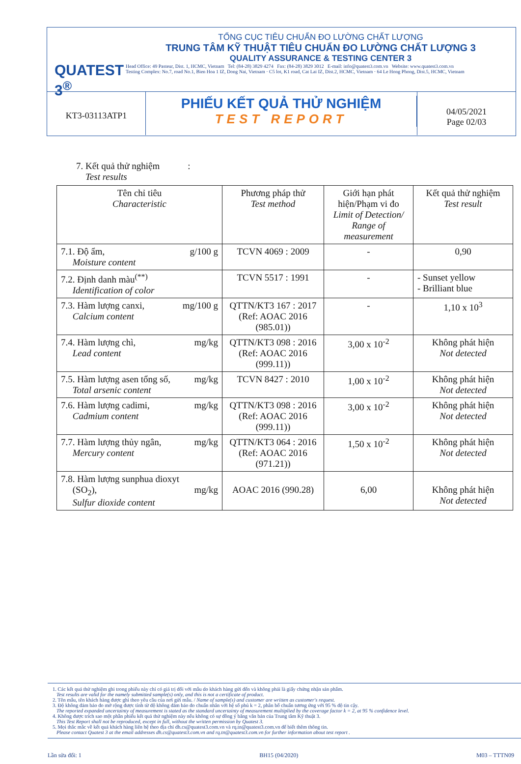QUATEST 3<sup>®</sup>
TỔNG CỤC TIÊU CHUẨN ĐO LƯỜNG CHẤT LƯỢNG
TRUNG TÂM KỸ THUẬT TIÊU CHUẨN ĐO LƯỜNG CHẤT LƯỢNG 3
QUALITY ASSURANCE & TESTING CENTER 3
Head Office: 49 Pasteur, Dist. 1, HCMC, Vietnam Tel: (84-28) 3829 4274 Fax: (84-28) 3829 3012 E-mail: info@quatest3.com.vn Website: www.quatest3.com.vn
Testing Complex: No.7, road No.1, Bien Hoa 1 IZ, Dong Nai, Vietnam · C5 lot, K1 road, Cat Lai IZ, Dist.2, HCMC, Vietnam · 64 Le Hong Phong, Dist.5, HCMC, Vietnam
KT3-03113ATP1
PHIẾU KẾT QUẢ THỬ NGHIỆM
TEST REPORT
04/05/2021
Page 02/03
7. Kết quả thử nghiệm :
Test results
| Tên chỉ tiêu Characteristic | Phương pháp thử Test method | Giới hạn phát hiện/Phạm vi đo Limit of Detection/ Range of measurement | Kết quả thử nghiệm Test result |
| --- | --- | --- | --- |
| 7.1. Độ ẩm, g/100 g Moisture content | TCVN 4069 : 2009 | - | 0,90 |
| 7.2. Định danh màu<sup>(**)</sup> Identification of color | TCVN 5517 : 1991 | - | - Sunset yellow - Brilliant blue |
| 7.3. Hàm lượng canxi, mg/100 g Calcium content | QTTN/KT3 167 : 2017 (Ref: AOAC 2016 (985.01)) | - | 1,10 x 10<sup>3</sup> |
| 7.4. Hàm lượng chì, mg/kg Lead content | QTTN/KT3 098 : 2016 (Ref: AOAC 2016 (999.11)) | 3,00 x 10<sup>-2</sup> | Không phát hiện Not detected |
| 7.5. Hàm lượng asen tổng số, mg/kg Total arsenic content | TCVN 8427 : 2010 | 1,00 x 10<sup>-2</sup> | Không phát hiện Not detected |
| 7.6. Hàm lượng cadimi, mg/kg Cadmium content | QTTN/KT3 098 : 2016 (Ref: AOAC 2016 (999.11)) | 3,00 x 10<sup>-2</sup> | Không phát hiện Not detected |
| 7.7. Hàm lượng thủy ngân, mg/kg Mercury content | QTTN/KT3 064 : 2016 (Ref: AOAC 2016 (971.21)) | 1,50 x 10<sup>-2</sup> | Không phát hiện Not detected |
| 7.8. Hàm lượng sunphua dioxyt (SO<sub>2</sub>), mg/kg Sulfur dioxide content | AOAC 2016 (990.28) | 6,00 | Không phát hiện Not detected |
1. Các kết quả thử nghiệm ghi trong phiếu này chỉ có giá trị đối với mẫu do khách hàng gửi đến và không phải là giấy chứng nhận sản phẩm.
Test results are valid for the namely submitted sample(s) only, and this is not a certificate of product.
2. Tên mẫu, tên khách hàng được ghi theo yêu cầu của nơi gửi mẫu. / Name of sample(s) and customer are written as customer's request.
3. Độ không đảm bảo đo mở rộng được tính từ độ không đảm bảo đo chuẩn nhân với hệ số phủ k = 2, phân bố chuẩn tương ứng với 95 % độ tin cậy.
The reported expanded uncertainty of measurement is stated as the standard uncertainty of measurement multiplied by the coverage factor k = 2, at 95 % confidence level.
4. Không được trích sao một phần phiếu kết quả thử nghiệm này nếu không có sự đồng ý bằng văn bản của Trung tâm Kỹ thuật 3.
This Test Report shall not be reproduced, except in full, without the written permission by Quatest 3.
5. Mọi thắc mắc về kết quả khách hàng liên hệ theo địa chỉ dh.cs@quatest3.com.vn và rq.tn@quatest3.com.vn để biết thêm thông tin.
Please contact Quatest 3 at the email addresses dh.cs@quatest3.com.vn and rq.tn@quatest3.com.vn for further information about test report .
Lần sửa đổi: 1 BH15 (04/2020) M03 – TTTN09